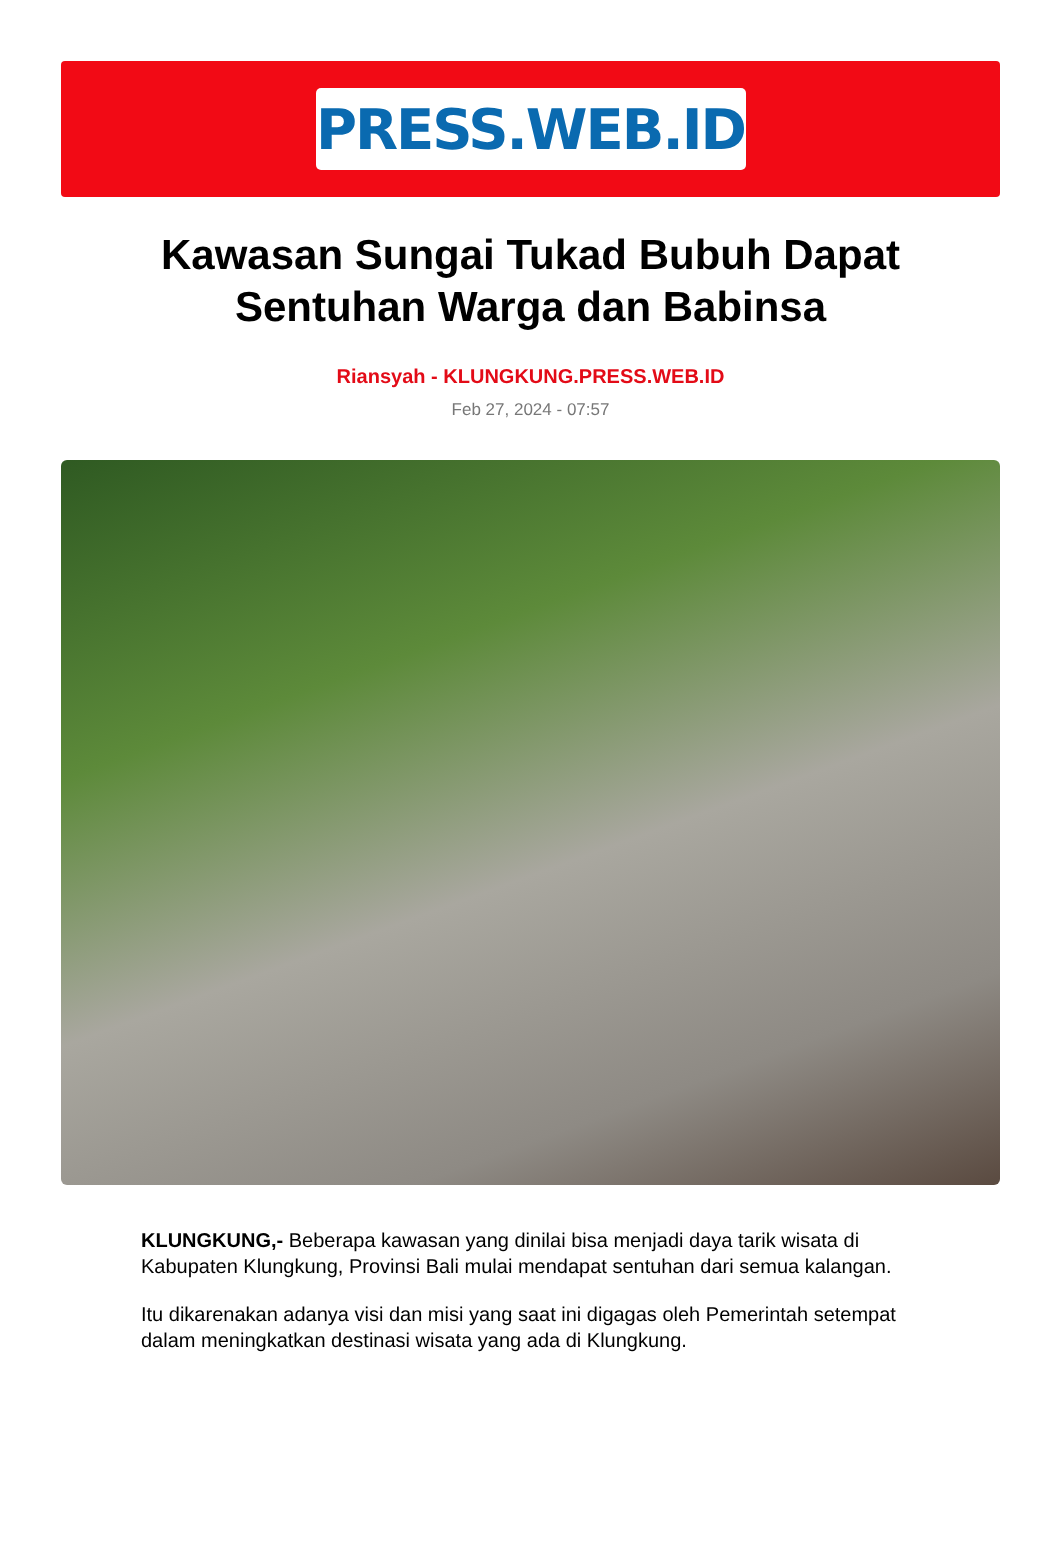PRESS.WEB.ID
Kawasan Sungai Tukad Bubuh Dapat Sentuhan Warga dan Babinsa
Riansyah - KLUNGKUNG.PRESS.WEB.ID
Feb 27, 2024 - 07:57
KLUNGKUNG,- Beberapa kawasan yang dinilai bisa menjadi daya tarik wisata di Kabupaten Klungkung, Provinsi Bali mulai mendapat sentuhan dari semua kalangan.
Itu dikarenakan adanya visi dan misi yang saat ini digagas oleh Pemerintah setempat dalam meningkatkan destinasi wisata yang ada di Klungkung.